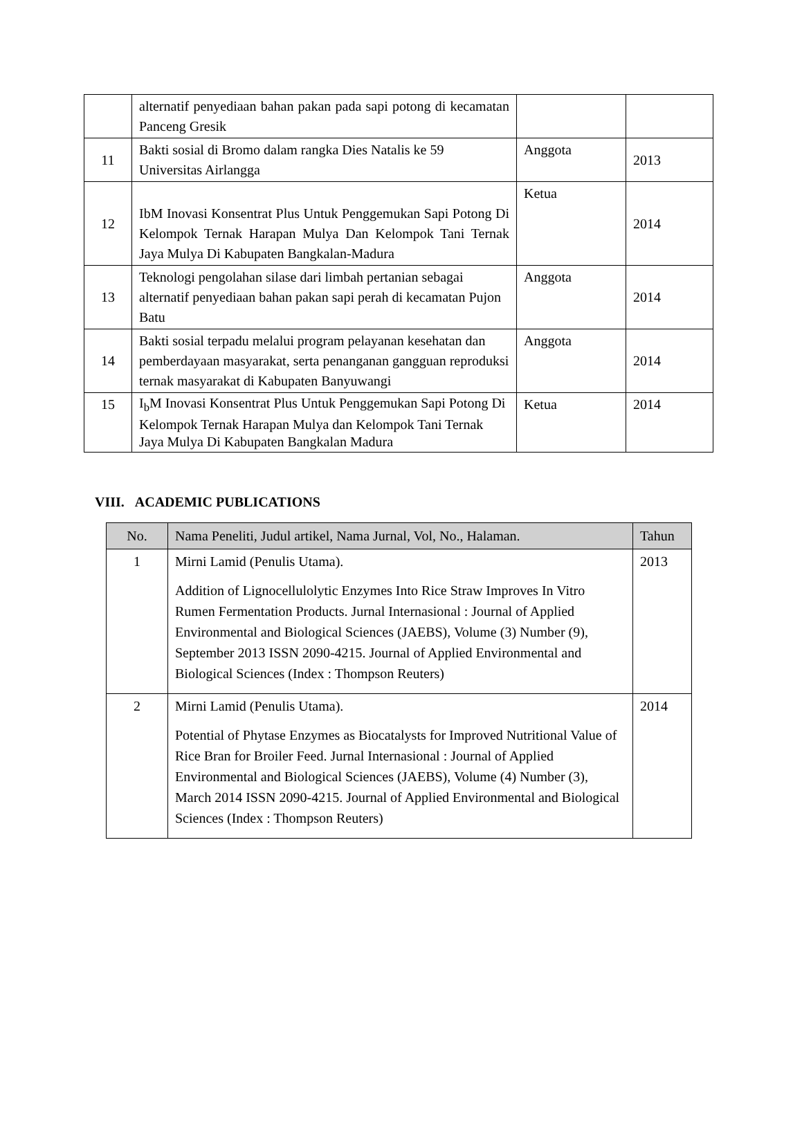| | alternatif penyediaan bahan pakan pada sapi potong di kecamatan Panceng Gresik | | |
| 11 | Bakti sosial di Bromo dalam rangka Dies Natalis ke 59 Universitas Airlangga | Anggota | 2013 |
| 12 | IbM Inovasi Konsentrat Plus Untuk Penggemukan Sapi Potong Di Kelompok Ternak Harapan Mulya Dan Kelompok Tani Ternak Jaya Mulya Di Kabupaten Bangkalan-Madura | Ketua | 2014 |
| 13 | Teknologi pengolahan silase dari limbah pertanian sebagai alternatif penyediaan bahan pakan sapi perah di kecamatan Pujon Batu | Anggota | 2014 |
| 14 | Bakti sosial terpadu melalui program pelayanan kesehatan dan pemberdayaan masyarakat, serta penanganan gangguan reproduksi ternak masyarakat di Kabupaten Banyuwangi | Anggota | 2014 |
| 15 | I<sub>b</sub>M Inovasi Konsentrat Plus Untuk Penggemukan Sapi Potong Di Kelompok Ternak Harapan Mulya dan Kelompok Tani Ternak Jaya Mulya Di Kabupaten Bangkalan Madura | Ketua | 2014 |
VIII. ACADEMIC PUBLICATIONS
| No. | Nama Peneliti, Judul artikel, Nama Jurnal, Vol, No., Halaman. | Tahun |
| --- | --- | --- |
| 1 | Mirni Lamid (Penulis Utama). Addition of Lignocellulolytic Enzymes Into Rice Straw Improves In Vitro Rumen Fermentation Products. Jurnal Internasional : Journal of Applied Environmental and Biological Sciences (JAEBS), Volume (3) Number (9), September 2013 ISSN 2090-4215. Journal of Applied Environmental and Biological Sciences (Index : Thompson Reuters) | 2013 |
| 2 | Mirni Lamid (Penulis Utama). Potential of Phytase Enzymes as Biocatalysts for Improved Nutritional Value of Rice Bran for Broiler Feed. Jurnal Internasional : Journal of Applied Environmental and Biological Sciences (JAEBS), Volume (4) Number (3), March 2014 ISSN 2090-4215. Journal of Applied Environmental and Biological Sciences (Index : Thompson Reuters) | 2014 |